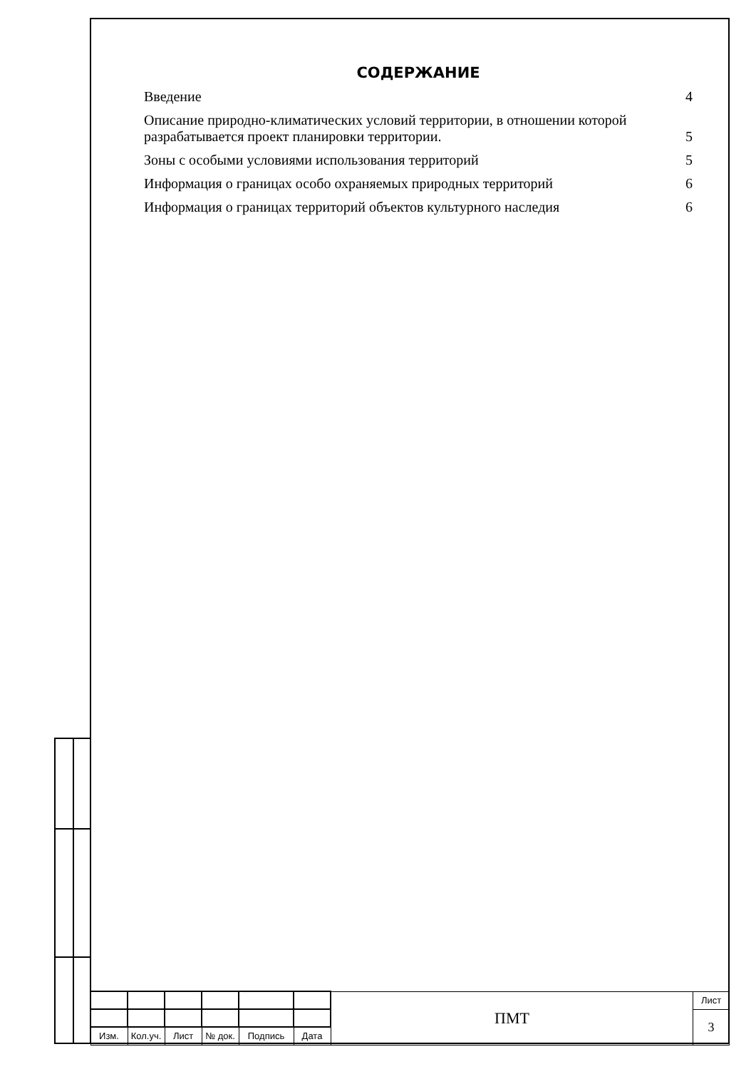СОДЕРЖАНИЕ
Введение 4
Описание природно-климатических условий территории, в отношении которой разрабатывается проект планировки территории. 5
Зоны с особыми условиями использования территорий 5
Информация о границах особо охраняемых природных территорий 6
Информация о границах территорий объектов культурного наследия 6
| | | | | | | ПМТ | Лист |
| | | | | | | | 3 |
| Изм. | Кол.уч. | Лист | № док. | Подпись | Дата | | |